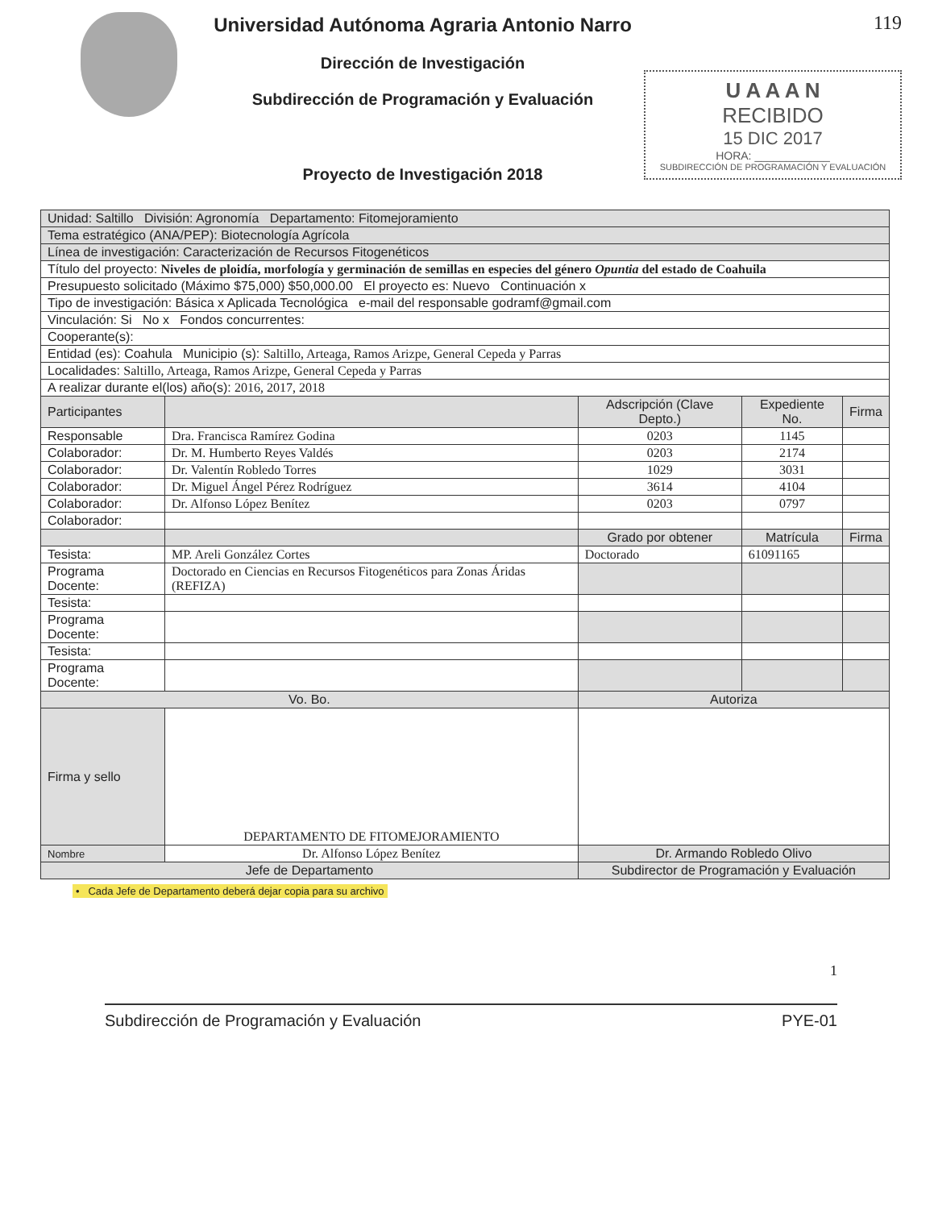Universidad Autónoma Agraria Antonio Narro
Dirección de Investigación
Subdirección de Programación y Evaluación
Proyecto de Investigación 2018
119
U A A A N
RECIBIDO
15 DIC 2017
HORA: ____________
SUBDIRECCIÓN DE PROGRAMACIÓN Y EVALUACIÓN
| Unidad: Saltillo División: Agronomía Departamento: Fitomejoramiento | | | | |
| Tema estratégico (ANA/PEP): Biotecnología Agrícola | | | | |
| Línea de investigación: Caracterización de Recursos Fitogenéticos | | | | |
| Título del proyecto: Niveles de ploidía, morfología y germinación de semillas en especies del género Opuntia del estado de Coahuila | | | | |
| Presupuesto solicitado (Máximo $75,000) $50,000.00 El proyecto es: Nuevo Continuación x | | | | |
| Tipo de investigación: Básica x Aplicada Tecnológica e-mail del responsable godramf@gmail.com | | | | |
| Vinculación: Si No x Fondos concurrentes: | | | | |
| Cooperante(s): | | | | |
| Entidad (es): Coahula Municipio (s): Saltillo, Arteaga, Ramos Arizpe, General Cepeda y Parras | | | | |
| Localidades: Saltillo, Arteaga, Ramos Arizpe, General Cepeda y Parras | | | | |
| A realizar durante el(los) año(s): 2016, 2017, 2018 | | | | |
| Participantes | | Adscripción (Clave Depto.) | Expediente No. | Firma |
| Responsable | Dra. Francisca Ramírez Godina | 0203 | 1145 | |
| Colaborador: | Dr. M. Humberto Reyes Valdés | 0203 | 2174 | |
| Colaborador: | Dr. Valentín Robledo Torres | 1029 | 3031 | |
| Colaborador: | Dr. Miguel Ángel Pérez Rodríguez | 3614 | 4104 | |
| Colaborador: | Dr. Alfonso López Benítez | 0203 | 0797 | |
| Colaborador: | | | | |
| | | Grado por obtener | Matrícula | Firma |
| Tesista: | MP. Areli González Cortes | Doctorado | 61091165 | |
| Programa Docente: | Doctorado en Ciencias en Recursos Fitogenéticos para Zonas Áridas (REFIZA) | | | |
| Tesista: | | | | |
| Programa Docente: | | | | |
| Tesista: | | | | |
| Programa Docente: | | | | |
| Vo. Bo. | | Autoriza | | |
| Firma y sello | DEPARTAMENTO DE FITOMEJORAMIENTO | | | |
| Nombre | Dr. Alfonso López Benítez | Dr. Armando Robledo Olivo | | |
| Jefe de Departamento | | Subdirector de Programación y Evaluación | | |
• Cada Jefe de Departamento deberá dejar copia para su archivo
1
Subdirección de Programación y Evaluación PYE-01